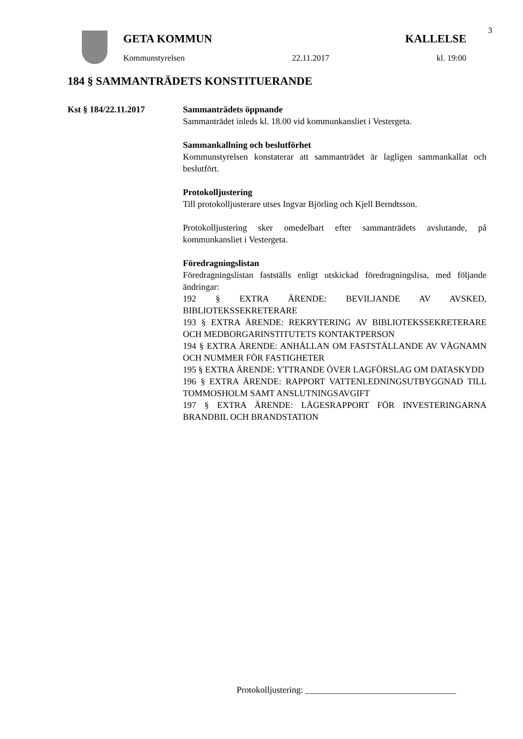3
GETA KOMMUN KALLELSE
Kommunstyrelsen 22.11.2017 kl. 19:00
184 § SAMMANTRÄDETS KONSTITUERANDE
Kst § 184/22.11.2017 Sammanträdets öppnande
Sammanträdet inleds kl. 18.00 vid kommunkansliet i Vestergeta.
Sammankallning och beslutförhet
Kommunstyrelsen konstaterar att sammanträdet är lagligen sammankallat och beslutfört.
Protokolljustering
Till protokolljusterare utses Ingvar Björling och Kjell Berndtsson.
Protokolljustering sker omedelbart efter sammanträdets avslutande, på kommunkansliet i Vestergeta.
Föredragningslistan
Föredragningslistan fastställs enligt utskickad föredragningslisa, med följande ändringar:
192 § EXTRA ÄRENDE: BEVILJANDE AV AVSKED, BIBLIOTEKSSEKRETERARE
193 § EXTRA ÄRENDE: REKRYTERING AV BIBLIOTEKSSEKRETERARE OCH MEDBORGARINSTITUTETS KONTAKTPERSON
194 § EXTRA ÄRENDE: ANHÅLLAN OM FASTSTÄLLANDE AV VÄGNAMN OCH NUMMER FÖR FASTIGHETER
195 § EXTRA ÄRENDE: YTTRANDE ÖVER LAGFÖRSLAG OM DATASKYDD
196 § EXTRA ÄRENDE: RAPPORT VATTENLEDNINGSUTBYGGNAD TILL TOMMOSHOLM SAMT ANSLUTNINGSAVGIFT
197 § EXTRA ÄRENDE: LÄGESRAPPORT FÖR INVESTERINGARNA BRANDBIL OCH BRANDSTATION
Protokolljustering: __________________________________